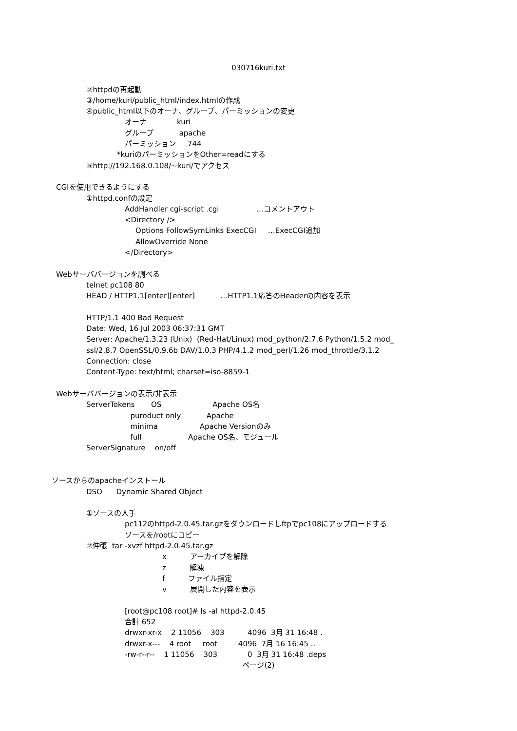030716kuri.txt
②httpdの再起動
③/home/kuri/public_html/index.htmlの作成
④public_html以下のオーナ、グループ、パーミッションの変更
オーナ kuri
グループ apache
パーミッション 744
*kuriのパーミッションをOther=readにする
⑤http://192.168.0.108/~kuri/でアクセス
CGIを使用できるようにする
①httpd.confの設定
AddHandler cgi-script .cgi …コメントアウト
<Directory />
Options FollowSymLinks ExecCGI …ExecCGI追加
AllowOverride None
</Directory>
Webサーババージョンを調べる
telnet pc108 80
HEAD / HTTP1.1[enter][enter] …HTTP1.1応答のHeaderの内容を表示
HTTP/1.1 400 Bad Request
Date: Wed, 16 Jul 2003 06:37:31 GMT
Server: Apache/1.3.23 (Unix) (Red-Hat/Linux) mod_python/2.7.6 Python/1.5.2 mod_
ssl/2.8.7 OpenSSL/0.9.6b DAV/1.0.3 PHP/4.1.2 mod_perl/1.26 mod_throttle/3.1.2
Connection: close
Content-Type: text/html; charset=iso-8859-1
Webサーババージョンの表示/非表示
ServerTokens OS Apache OS名
puroduct only Apache
minima Apache Versionのみ
full Apache OS名、モジュール
ServerSignature on/off
ソースからのapacheインストール
DSO Dynamic Shared Object
①ソースの入手
pc112のhttpd-2.0.45.tar.gzをダウンロードしftpでpc108にアップロードする
ソースを/rootにコピー
②伸張 tar -xvzf httpd-2.0.45.tar.gz
x アーカイブを解除
z 解凍
f ファイル指定
v 展開した内容を表示
[root@pc108 root]# ls -al httpd-2.0.45
合計 652
drwxr-xr-x 2 11056 303 4096 3月 31 16:48 .
drwxr-x--- 4 root root 4096 7月 16 16:45 ..
-rw-r--r-- 1 11056 303 0 3月 31 16:48 .deps
ページ(2)